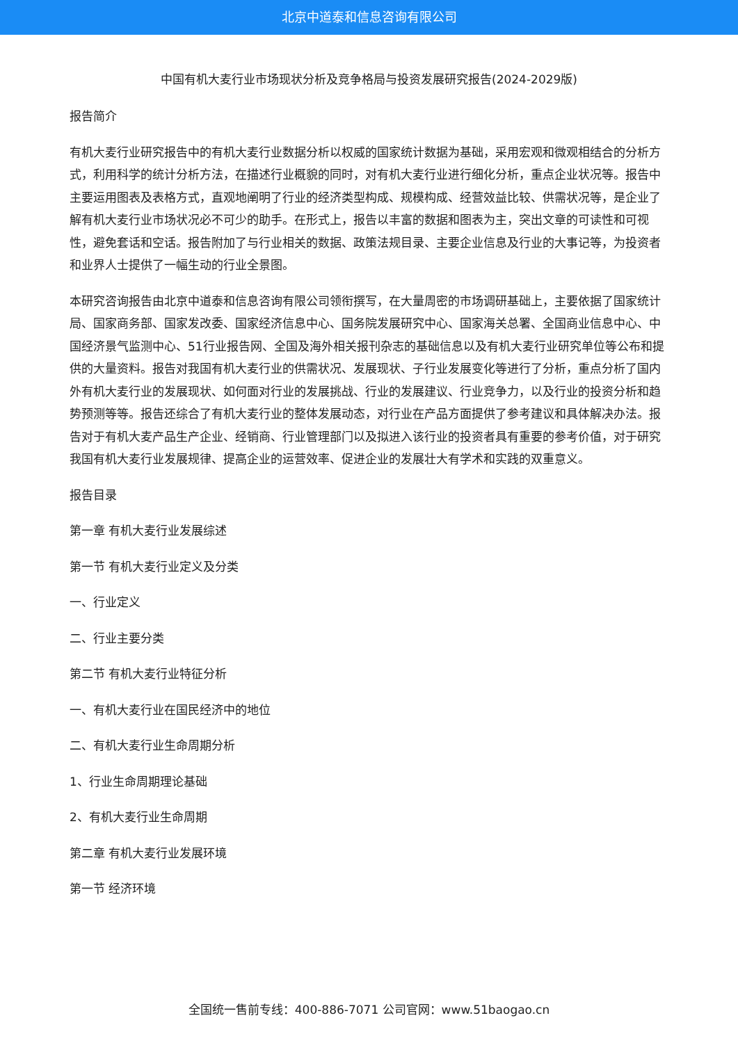北京中道泰和信息咨询有限公司
中国有机大麦行业市场现状分析及竞争格局与投资发展研究报告(2024-2029版)
报告简介
有机大麦行业研究报告中的有机大麦行业数据分析以权威的国家统计数据为基础，采用宏观和微观相结合的分析方式，利用科学的统计分析方法，在描述行业概貌的同时，对有机大麦行业进行细化分析，重点企业状况等。报告中主要运用图表及表格方式，直观地阐明了行业的经济类型构成、规模构成、经营效益比较、供需状况等，是企业了解有机大麦行业市场状况必不可少的助手。在形式上，报告以丰富的数据和图表为主，突出文章的可读性和可视性，避免套话和空话。报告附加了与行业相关的数据、政策法规目录、主要企业信息及行业的大事记等，为投资者和业界人士提供了一幅生动的行业全景图。
本研究咨询报告由北京中道泰和信息咨询有限公司领衔撰写，在大量周密的市场调研基础上，主要依据了国家统计局、国家商务部、国家发改委、国家经济信息中心、国务院发展研究中心、国家海关总署、全国商业信息中心、中国经济景气监测中心、51行业报告网、全国及海外相关报刊杂志的基础信息以及有机大麦行业研究单位等公布和提供的大量资料。报告对我国有机大麦行业的供需状况、发展现状、子行业发展变化等进行了分析，重点分析了国内外有机大麦行业的发展现状、如何面对行业的发展挑战、行业的发展建议、行业竞争力，以及行业的投资分析和趋势预测等等。报告还综合了有机大麦行业的整体发展动态，对行业在产品方面提供了参考建议和具体解决办法。报告对于有机大麦产品生产企业、经销商、行业管理部门以及拟进入该行业的投资者具有重要的参考价值，对于研究我国有机大麦行业发展规律、提高企业的运营效率、促进企业的发展壮大有学术和实践的双重意义。
报告目录
第一章 有机大麦行业发展综述
第一节 有机大麦行业定义及分类
一、行业定义
二、行业主要分类
第二节 有机大麦行业特征分析
一、有机大麦行业在国民经济中的地位
二、有机大麦行业生命周期分析
1、行业生命周期理论基础
2、有机大麦行业生命周期
第二章 有机大麦行业发展环境
第一节 经济环境
全国统一售前专线：400-886-7071 公司官网：www.51baogao.cn